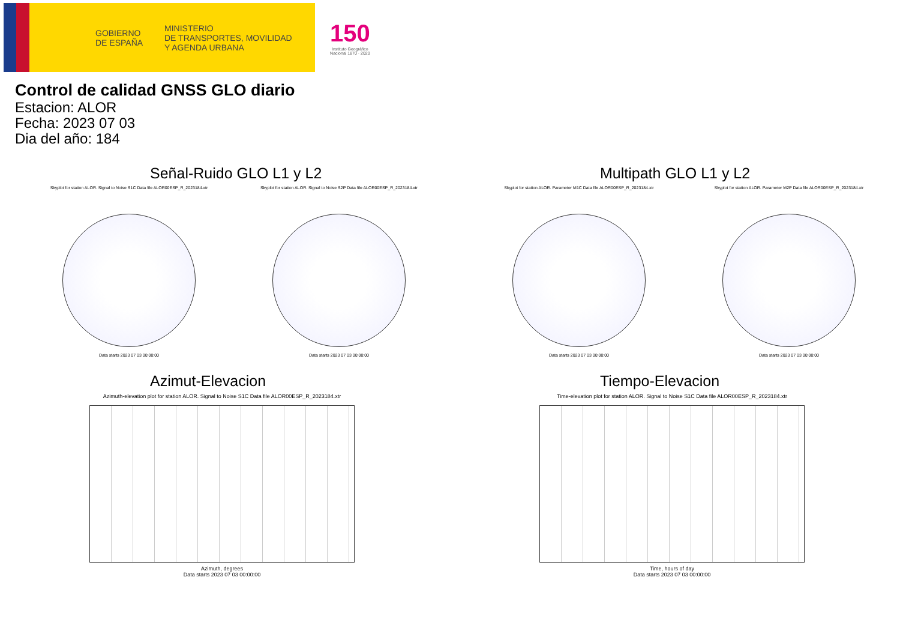GOBIERNO
DE ESPAÑA MINISTERIO
DE TRANSPORTES, MOVILIDAD
Y AGENDA URBANA
150
Instituto Geográfico
Nacional 1870 · 2020
Control de calidad GNSS GLO diario
Estacion: ALOR
Fecha: 2023 07 03
Dia del año: 184
Señal-Ruido GLO L1 y L2
Skyplot for station ALOR. Signal to Noise S1C Data file ALOR00ESP_R_2023184.xtr
Data starts 2023 07 03 00:00:00
Skyplot for station ALOR. Signal to Noise S2P Data file ALOR00ESP_R_2023184.xtr
Data starts 2023 07 03 00:00:00
Multipath GLO L1 y L2
Skyplot for station ALOR. Parameter M1C Data file ALOR00ESP_R_2023184.xtr
Data starts 2023 07 03 00:00:00
Skyplot for station ALOR. Parameter M2P Data file ALOR00ESP_R_2023184.xtr
Data starts 2023 07 03 00:00:00
Azimut-Elevacion
Azimuth-elevation plot for station ALOR. Signal to Noise S1C Data file ALOR00ESP_R_2023184.xtr
Azimuth, degrees
Data starts 2023 07 03 00:00:00
Tiempo-Elevacion
Time-elevation plot for station ALOR. Signal to Noise S1C Data file ALOR00ESP_R_2023184.xtr
Time, hours of day
Data starts 2023 07 03 00:00:00